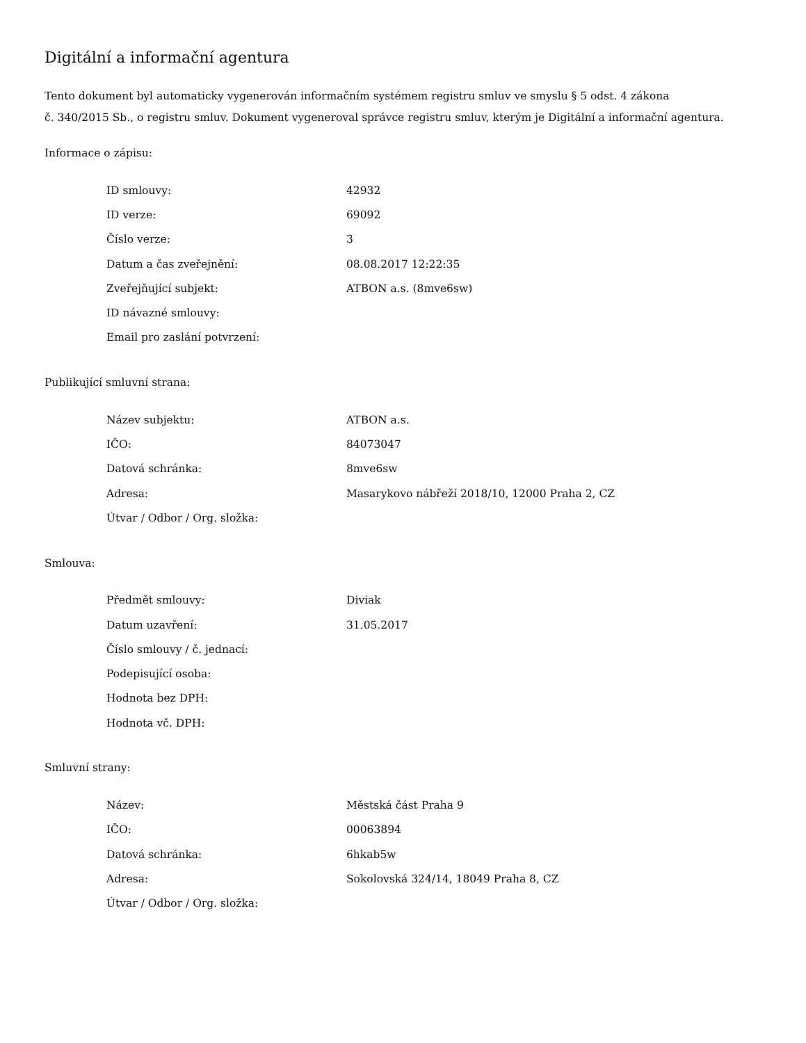Digitální a informační agentura
Tento dokument byl automaticky vygenerován informačním systémem registru smluv ve smyslu § 5 odst. 4 zákona
č. 340/2015 Sb., o registru smluv. Dokument vygeneroval správce registru smluv, kterým je Digitální a informační agentura.
Informace o zápisu:
| ID smlouvy: | 42932 |
| ID verze: | 69092 |
| Číslo verze: | 3 |
| Datum a čas zveřejnění: | 08.08.2017 12:22:35 |
| Zveřejňující subjekt: | ATBON a.s. (8mve6sw) |
| ID návazné smlouvy: | |
| Email pro zaslání potvrzení: | |
Publikující smluvní strana:
| Název subjektu: | ATBON a.s. |
| IČO: | 84073047 |
| Datová schránka: | 8mve6sw |
| Adresa: | Masarykovo nábřeží 2018/10, 12000 Praha 2, CZ |
| Útvar / Odbor / Org. složka: | |
Smlouva:
| Předmět smlouvy: | Diviak |
| Datum uzavření: | 31.05.2017 |
| Číslo smlouvy / č. jednací: | |
| Podepisující osoba: | |
| Hodnota bez DPH: | |
| Hodnota vč. DPH: | |
Smluvní strany:
| Název: | Městská část Praha 9 |
| IČO: | 00063894 |
| Datová schránka: | 6hkab5w |
| Adresa: | Sokolovská 324/14, 18049 Praha 8, CZ |
| Útvar / Odbor / Org. složka: | |